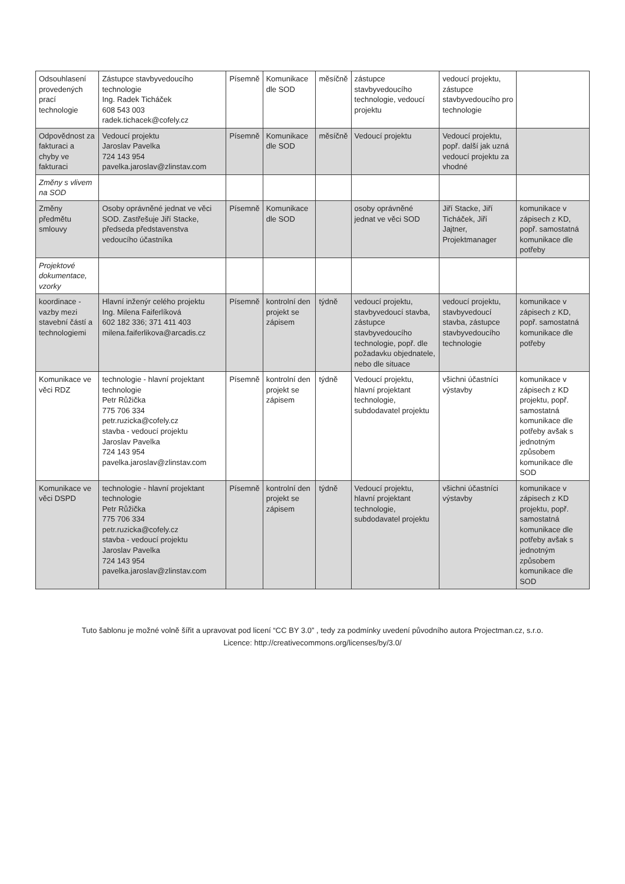| Odsouhlasení provedených prací technologie | Zástupce stavbyvedoucího technologie Ing. Radek Ticháček 608 543 003 radek.tichacek@cofely.cz | Písemně | Komunikace dle SOD | měsíčně | zástupce stavbyvedoucího technologie, vedoucí projektu | vedoucí projektu, zástupce stavbyvedoucího pro technologie | |
| Odpovědnost za fakturaci a chyby ve fakturaci | Vedoucí projektu Jaroslav Pavelka 724 143 954 pavelka.jaroslav@zlinstav.com | Písemně | Komunikace dle SOD | měsíčně | Vedoucí projektu | Vedoucí projektu, popř. další jak uzná vedoucí projektu za vhodné | |
| Změny s vlivem na SOD | | | | | | | |
| Změny předmětu smlouvy | Osoby oprávněné jednat ve věci SOD. Zastřešuje Jiří Stacke, předseda představenstva vedoucího účastníka | Písemně | Komunikace dle SOD | | osoby oprávněné jednat ve věci SOD | Jiří Stacke, Jiří Ticháček, Jiří Jajtner, Projektmanager | komunikace v zápisech z KD, popř. samostatná komunikace dle potřeby |
| Projektové dokumentace, vzorky | | | | | | | |
| koordinace - vazby mezi stavební částí a technologiemi | Hlavní inženýr celého projektu Ing. Milena Faiferlíková 602 182 336; 371 411 403 milena.faiferlikova@arcadis.cz | Písemně | kontrolní den projekt se zápisem | týdně | vedoucí projektu, stavbyvedoucí stavba, zástupce stavbyvedoucího technologie, popř. dle požadavku objednatele, nebo dle situace | vedoucí projektu, stavbyvedoucí stavba, zástupce stavbyvedoucího technologie | komunikace v zápisech z KD, popř. samostatná komunikace dle potřeby |
| Komunikace ve věci RDZ | technologie - hlavní projektant technologie Petr Růžička 775 706 334 petr.ruzicka@cofely.cz stavba - vedoucí projektu Jaroslav Pavelka 724 143 954 pavelka.jaroslav@zlinstav.com | Písemně | kontrolní den projekt se zápisem | týdně | Vedoucí projektu, hlavní projektant technologie, subdodavatel projektu | všichni účastníci výstavby | komunikace v zápisech z KD projektu, popř. samostatná komunikace dle potřeby avšak s jednotným způsobem komunikace dle SOD |
| Komunikace ve věci DSPD | technologie - hlavní projektant technologie Petr Růžička 775 706 334 petr.ruzicka@cofely.cz stavba - vedoucí projektu Jaroslav Pavelka 724 143 954 pavelka.jaroslav@zlinstav.com | Písemně | kontrolní den projekt se zápisem | týdně | Vedoucí projektu, hlavní projektant technologie, subdodavatel projektu | všichni účastníci výstavby | komunikace v zápisech z KD projektu, popř. samostatná komunikace dle potřeby avšak s jednotným způsobem komunikace dle SOD |
Tuto šablonu je možné volně šířit a upravovat pod licení “CC BY 3.0” , tedy za podmínky uvedení původního autora Projectman.cz, s.r.o.
Licence: http://creativecommons.org/licenses/by/3.0/